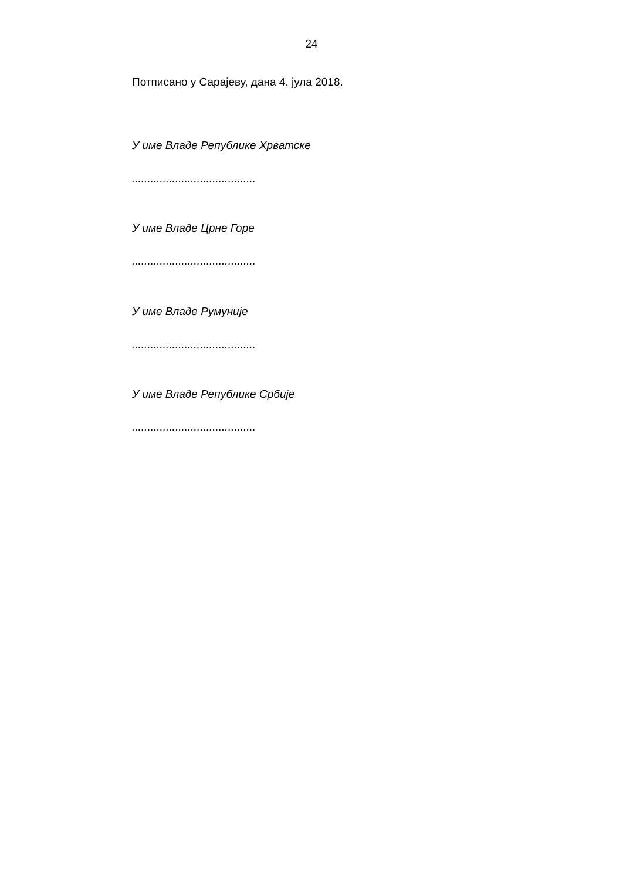24
Потписано у Сарајеву, дана 4. јула 2018.
У име Владе Републике Хрватске
........................................
У име Владе Црне Горе
........................................
У име Владе Румуније
........................................
У име Владе Републике Србије
........................................